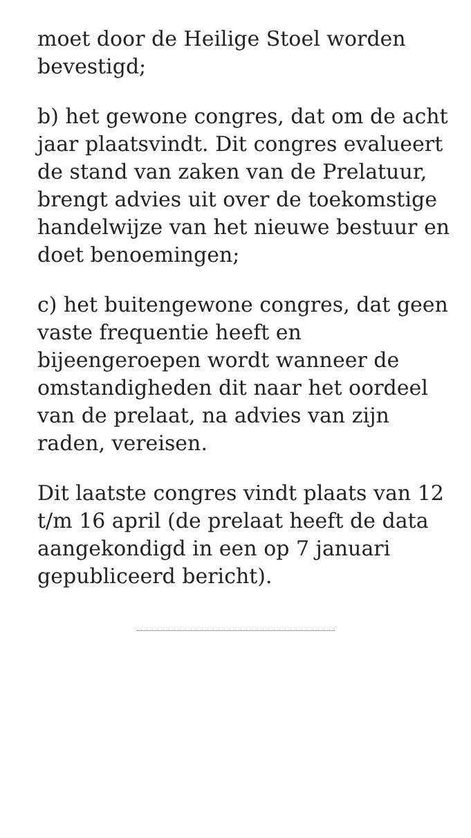moet door de Heilige Stoel worden bevestigd;
b) het gewone congres, dat om de acht jaar plaatsvindt. Dit congres evalueert de stand van zaken van de Prelatuur, brengt advies uit over de toekomstige handelwijze van het nieuwe bestuur en doet benoemingen;
c) het buitengewone congres, dat geen vaste frequentie heeft en bijeengeroepen wordt wanneer de omstandigheden dit naar het oordeel van de prelaat, na advies van zijn raden, vereisen.
Dit laatste congres vindt plaats van 12 t/m 16 april (de prelaat heeft de data aangekondigd in een op 7 januari gepubliceerd bericht).